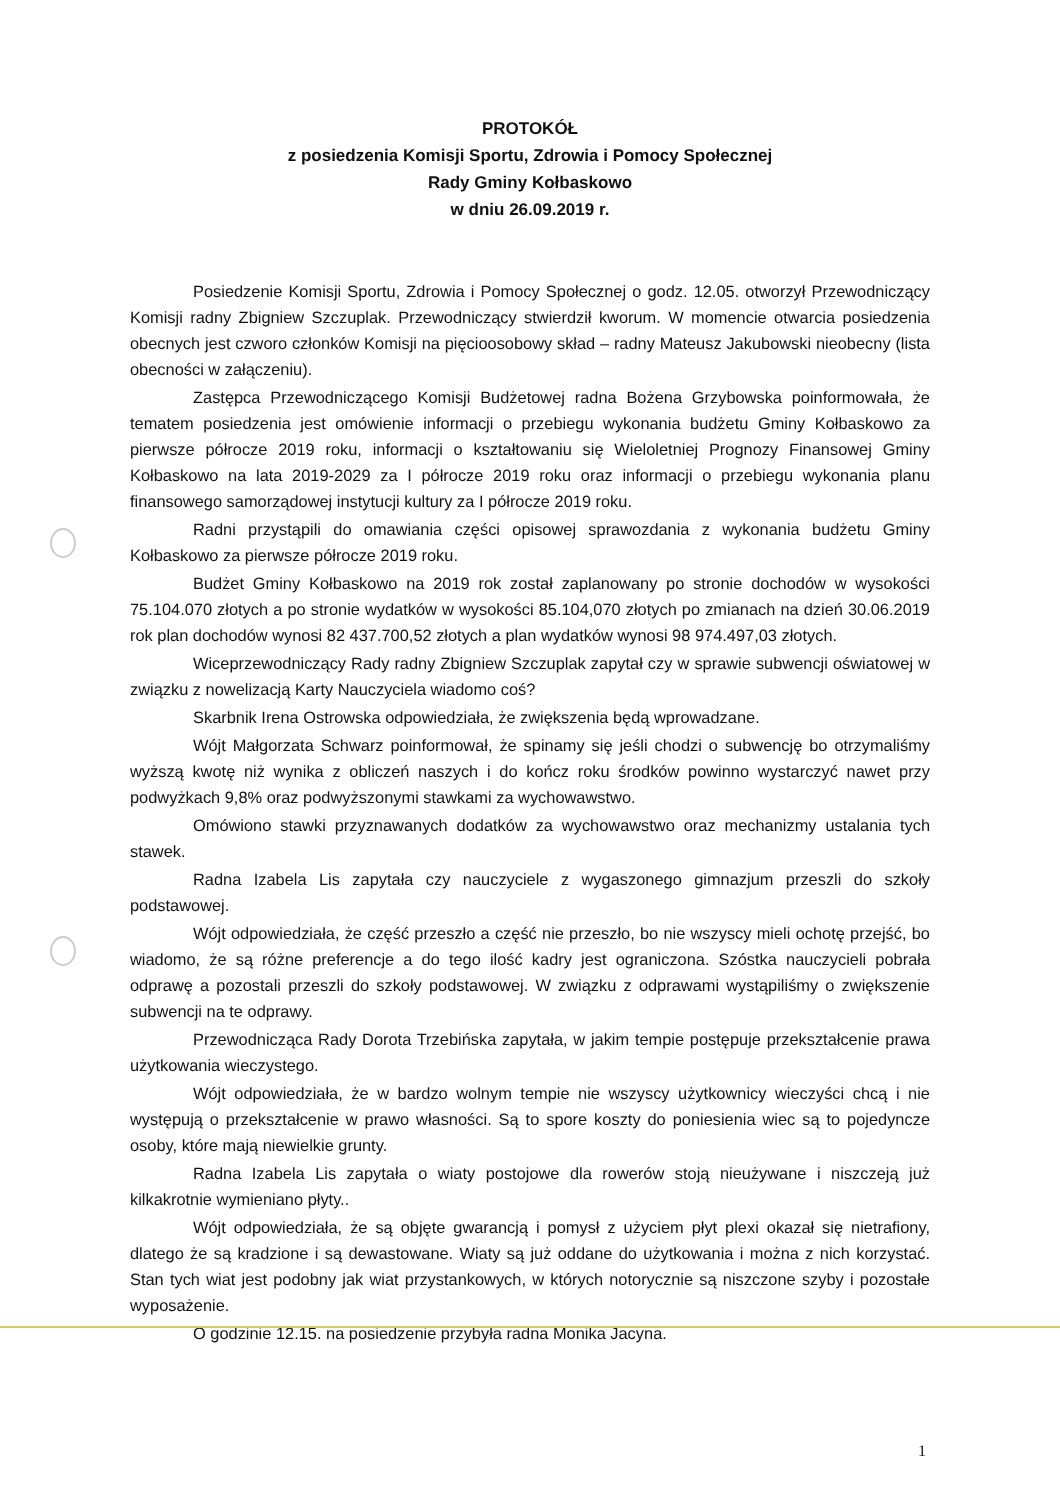PROTOKÓŁ
z posiedzenia Komisji Sportu, Zdrowia i Pomocy Społecznej
Rady Gminy Kołbaskowo
w dniu 26.09.2019 r.
Posiedzenie Komisji Sportu, Zdrowia i Pomocy Społecznej o godz. 12.05. otworzył Przewodniczący Komisji radny Zbigniew Szczuplak. Przewodniczący stwierdził kworum. W momencie otwarcia posiedzenia obecnych jest czworo członków Komisji na pięcioosobowy skład – radny Mateusz Jakubowski nieobecny (lista obecności w załączeniu).
Zastępca Przewodniczącego Komisji Budżetowej radna Bożena Grzybowska poinformowała, że tematem posiedzenia jest omówienie informacji o przebiegu wykonania budżetu Gminy Kołbaskowo za pierwsze półrocze 2019 roku, informacji o kształtowaniu się Wieloletniej Prognozy Finansowej Gminy Kołbaskowo na lata 2019-2029 za I półrocze 2019 roku oraz informacji o przebiegu wykonania planu finansowego samorządowej instytucji kultury za I półrocze 2019 roku.
Radni przystąpili do omawiania części opisowej sprawozdania z wykonania budżetu Gminy Kołbaskowo za pierwsze półrocze 2019 roku.
Budżet Gminy Kołbaskowo na 2019 rok został zaplanowany po stronie dochodów w wysokości 75.104.070 złotych a po stronie wydatków w wysokości 85.104,070 złotych po zmianach na dzień 30.06.2019 rok plan dochodów wynosi 82 437.700,52 złotych a plan wydatków wynosi 98 974.497,03 złotych.
Wiceprzewodniczący Rady radny Zbigniew Szczuplak zapytał czy w sprawie subwencji oświatowej w związku z nowelizacją Karty Nauczyciela wiadomo coś?
Skarbnik Irena Ostrowska odpowiedziała, że zwiększenia będą wprowadzane.
Wójt Małgorzata Schwarz poinformował, że spinamy się jeśli chodzi o subwencję bo otrzymaliśmy wyższą kwotę niż wynika z obliczeń naszych i do kończ roku środków powinno wystarczyć nawet przy podwyżkach 9,8% oraz podwyższonymi stawkami za wychowawstwo.
Omówiono stawki przyznawanych dodatków za wychowawstwo oraz mechanizmy ustalania tych stawek.
Radna Izabela Lis zapytała czy nauczyciele z wygaszonego gimnazjum przeszli do szkoły podstawowej.
Wójt odpowiedziała, że część przeszło a część nie przeszło, bo nie wszyscy mieli ochotę przejść, bo wiadomo, że są różne preferencje a do tego ilość kadry jest ograniczona. Szóstka nauczycieli pobrała odprawę a pozostali przeszli do szkoły podstawowej. W związku z odprawami wystąpiliśmy o zwiększenie subwencji na te odprawy.
Przewodnicząca Rady Dorota Trzebińska zapytała, w jakim tempie postępuje przekształcenie prawa użytkowania wieczystego.
Wójt odpowiedziała, że w bardzo wolnym tempie nie wszyscy użytkownicy wieczyści chcą i nie występują o przekształcenie w prawo własności. Są to spore koszty do poniesienia wiec są to pojedyncze osoby, które mają niewielkie grunty.
Radna Izabela Lis zapytała o wiaty postojowe dla rowerów stoją nieużywane i niszczeją już kilkakrotnie wymieniano płyty..
Wójt odpowiedziała, że są objęte gwarancją i pomysł z użyciem płyt plexi okazał się nietrafiony, dlatego że są kradzione i są dewastowane. Wiaty są już oddane do użytkowania i można z nich korzystać. Stan tych wiat jest podobny jak wiat przystankowych, w których notorycznie są niszczone szyby i pozostałe wyposażenie.
O godzinie 12.15. na posiedzenie przybyła radna Monika Jacyna.
1